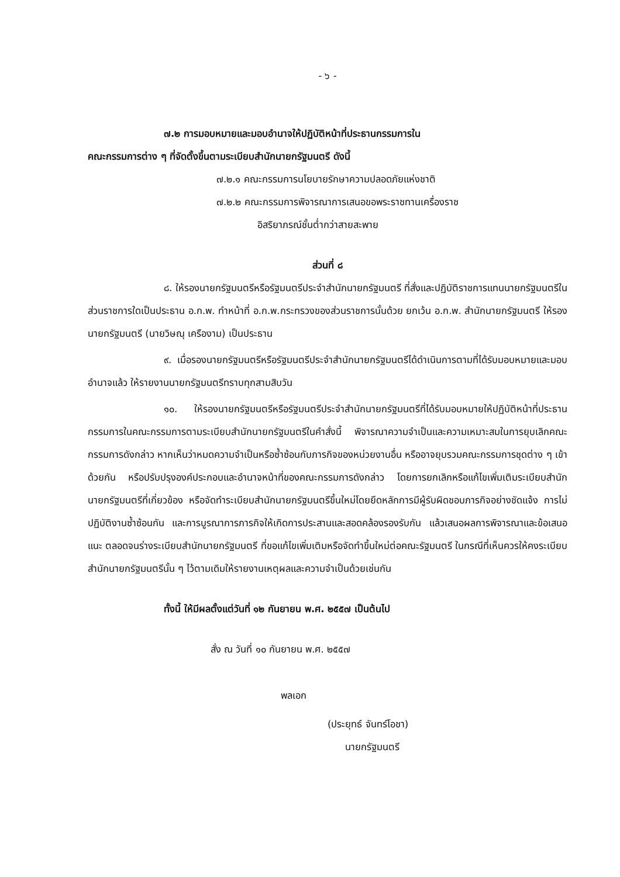- ๖ -
๗.๒ การมอบหมายและมอบอำนาจให้ปฏิบัติหน้าที่ประธานกรรมการใน
คณะกรรมการต่าง ๆ ที่จัดตั้งขึ้นตามระเบียบสำนักนายกรัฐมนตรี ดังนี้
๗.๒.๑ คณะกรรมการนโยบายรักษาความปลอดภัยแห่งชาติ
๗.๒.๒ คณะกรรมการพิจารณาการเสนอขอพระราชทานเครื่องราช
อิสริยาภรณ์ชั้นต่ำกว่าสายสะพาย
ส่วนที่ ๘
๘. ให้รองนายกรัฐมนตรีหรือรัฐมนตรีประจำสำนักนายกรัฐมนตรี ที่สั่งและปฏิบัติราชการแทนนายกรัฐมนตรีในส่วนราชการใดเป็นประธาน อ.ก.พ. ทำหน้าที่ อ.ก.พ.กระทรวงของส่วนราชการนั้นด้วย ยกเว้น อ.ก.พ. สำนักนายกรัฐมนตรี ให้รองนายกรัฐมนตรี (นายวิษณุ เครืองาม) เป็นประธาน
๙. เมื่อรองนายกรัฐมนตรีหรือรัฐมนตรีประจำสำนักนายกรัฐมนตรีได้ดำเนินการตามที่ได้รับมอบหมายและมอบอำนาจแล้ว ให้รายงานนายกรัฐมนตรีทราบทุกสามสิบวัน
๑๐. ให้รองนายกรัฐมนตรีหรือรัฐมนตรีประจำสำนักนายกรัฐมนตรีที่ได้รับมอบหมายให้ปฏิบัติหน้าที่ประธานกรรมการในคณะกรรมการตามระเบียบสำนักนายกรัฐมนตรีในคำสั่งนี้ พิจารณาความจำเป็นและความเหมาะสมในการยุบเลิกคณะกรรมการดังกล่าว หากเห็นว่าหมดความจำเป็นหรือซ้ำซ้อนกับภารกิจของหน่วยงานอื่น หรืออาจยุบรวมคณะกรรมการชุดต่าง ๆ เข้าด้วยกัน หรือปรับปรุงองค์ประกอบและอำนาจหน้าที่ของคณะกรรมการดังกล่าว โดยการยกเลิกหรือแก้ไขเพิ่มเติมระเบียบสำนักนายกรัฐมนตรีที่เกี่ยวข้อง หรือจัดทำระเบียบสำนักนายกรัฐมนตรีขึ้นใหม่โดยยึดหลักการมีผู้รับผิดชอบภารกิจอย่างชัดแจ้ง การไม่ปฏิบัติงานซ้ำซ้อนกัน และการบูรณาการภารกิจให้เกิดการประสานและสอดคล้องรองรับกัน แล้วเสนอผลการพิจารณาและข้อเสนอแนะ ตลอดจนร่างระเบียบสำนักนายกรัฐมนตรี ที่ขอแก้ไขเพิ่มเติมหรือจัดทำขึ้นใหม่ต่อคณะรัฐมนตรี ในกรณีที่เห็นควรให้คงระเบียบสำนักนายกรัฐมนตรีนั้น ๆ ไว้ตามเดิมให้รายงานเหตุผลและความจำเป็นด้วยเช่นกัน
ทั้งนี้ ให้มีผลตั้งแต่วันที่ ๑๒ กันยายน พ.ศ. ๒๕๕๗ เป็นต้นไป
สั่ง ณ วันที่ ๑๐ กันยายน พ.ศ. ๒๕๕๗
พลเอก
(ประยุทธ์ จันทร์โอชา)
นายกรัฐมนตรี